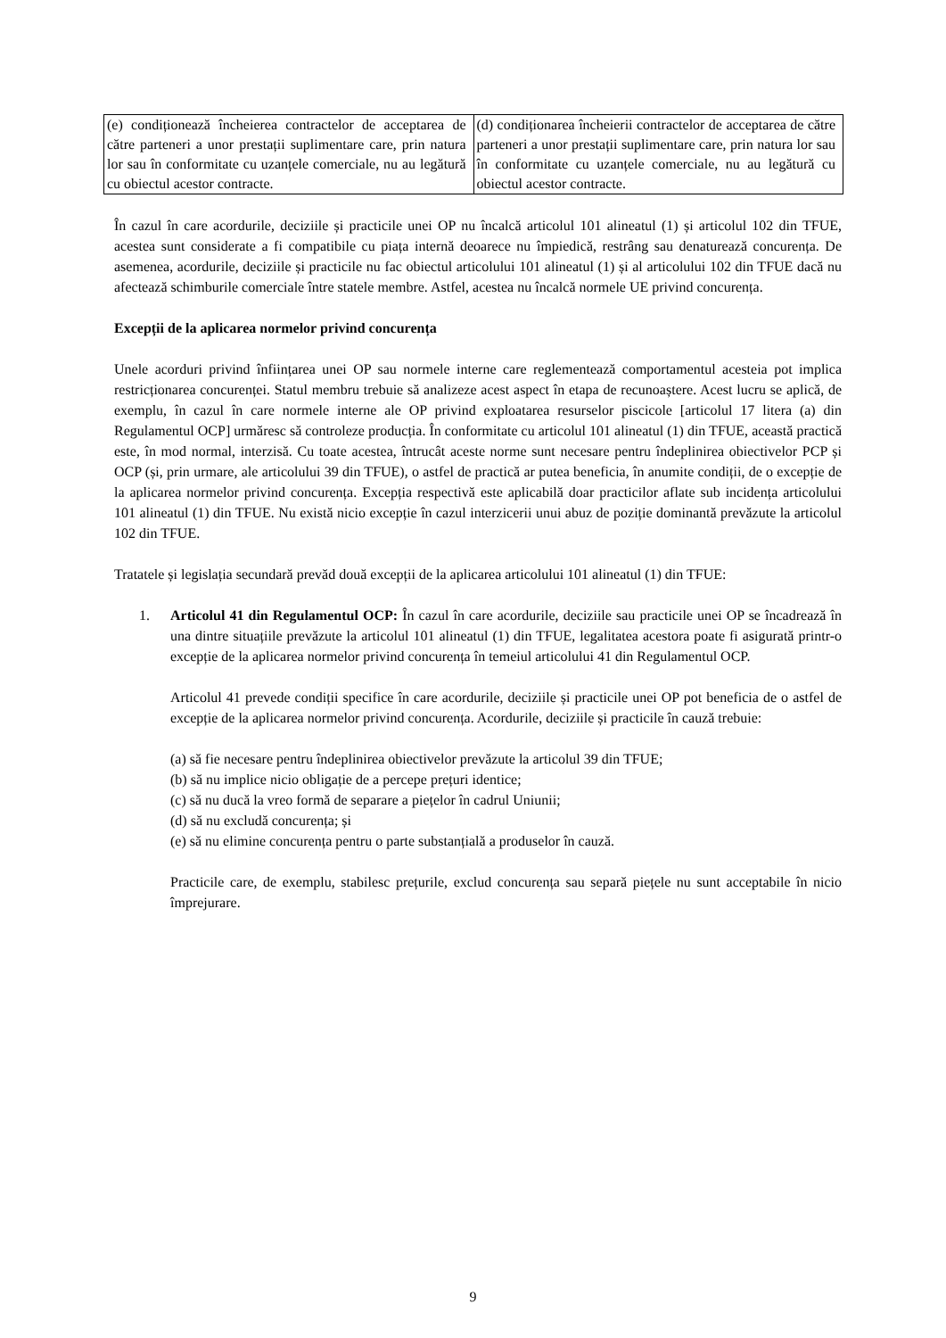| (e) condiționează încheierea contractelor de acceptarea de către parteneri a unor prestații suplimentare care, prin natura lor sau în conformitate cu uzanțele comerciale, nu au legătură cu obiectul acestor contracte. | (d) condiționarea încheierii contractelor de acceptarea de către parteneri a unor prestații suplimentare care, prin natura lor sau în conformitate cu uzanțele comerciale, nu au legătură cu obiectul acestor contracte. |
În cazul în care acordurile, deciziile și practicile unei OP nu încalcă articolul 101 alineatul (1) și articolul 102 din TFUE, acestea sunt considerate a fi compatibile cu piața internă deoarece nu împiedică, restrâng sau denaturează concurența. De asemenea, acordurile, deciziile și practicile nu fac obiectul articolului 101 alineatul (1) și al articolului 102 din TFUE dacă nu afectează schimburile comerciale între statele membre. Astfel, acestea nu încalcă normele UE privind concurența.
Excepții de la aplicarea normelor privind concurența
Unele acorduri privind înființarea unei OP sau normele interne care reglementează comportamentul acesteia pot implica restricționarea concurenței. Statul membru trebuie să analizeze acest aspect în etapa de recunoaștere. Acest lucru se aplică, de exemplu, în cazul în care normele interne ale OP privind exploatarea resurselor piscicole [articolul 17 litera (a) din Regulamentul OCP] urmăresc să controleze producția. În conformitate cu articolul 101 alineatul (1) din TFUE, această practică este, în mod normal, interzisă. Cu toate acestea, întrucât aceste norme sunt necesare pentru îndeplinirea obiectivelor PCP și OCP (și, prin urmare, ale articolului 39 din TFUE), o astfel de practică ar putea beneficia, în anumite condiții, de o excepție de la aplicarea normelor privind concurența. Excepția respectivă este aplicabilă doar practicilor aflate sub incidența articolului 101 alineatul (1) din TFUE. Nu există nicio excepție în cazul interzicerii unui abuz de poziție dominantă prevăzute la articolul 102 din TFUE.
Tratatele și legislația secundară prevăd două excepții de la aplicarea articolului 101 alineatul (1) din TFUE:
1. Articolul 41 din Regulamentul OCP: În cazul în care acordurile, deciziile sau practicile unei OP se încadrează în una dintre situațiile prevăzute la articolul 101 alineatul (1) din TFUE, legalitatea acestora poate fi asigurată printr-o excepție de la aplicarea normelor privind concurența în temeiul articolului 41 din Regulamentul OCP.
Articolul 41 prevede condiții specifice în care acordurile, deciziile și practicile unei OP pot beneficia de o astfel de excepție de la aplicarea normelor privind concurența. Acordurile, deciziile și practicile în cauză trebuie:
(a) să fie necesare pentru îndeplinirea obiectivelor prevăzute la articolul 39 din TFUE;
(b) să nu implice nicio obligație de a percepe prețuri identice;
(c) să nu ducă la vreo formă de separare a piețelor în cadrul Uniunii;
(d) să nu excludă concurența; și
(e) să nu elimine concurența pentru o parte substanțială a produselor în cauză.
Practicile care, de exemplu, stabilesc prețurile, exclud concurența sau separă piețele nu sunt acceptabile în nicio împrejurare.
9